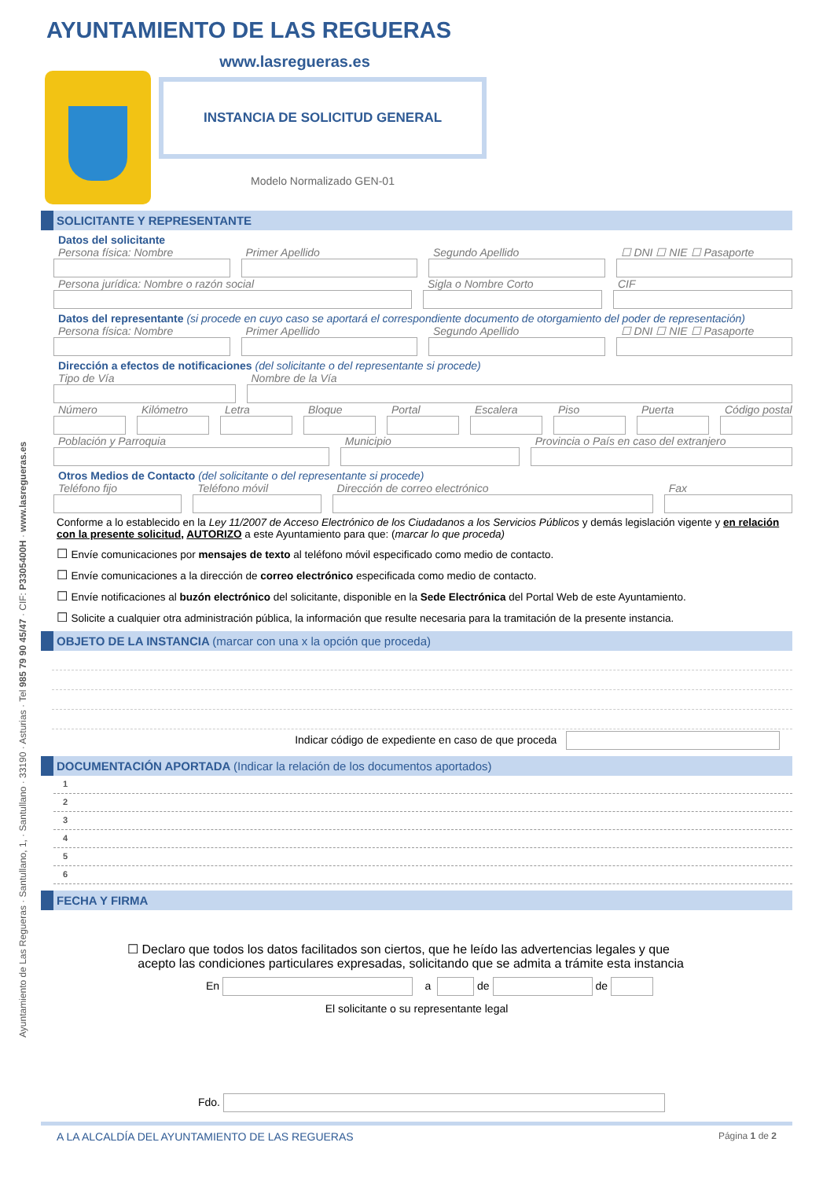Ayuntamiento de Las Regueras · Santullano, 1, · Santullano · 33190 · Asturias · Tel 985 79 90 45/47 · CIF: P3305400H · www.lasregueras.es
AYUNTAMIENTO DE LAS REGUERAS
www.lasregueras.es
INSTANCIA DE SOLICITUD GENERAL
Modelo Normalizado GEN-01
SOLICITANTE Y REPRESENTANTE
Datos del solicitante
Persona física: Nombre Primer Apellido Segundo Apellido ☐ DNI ☐ NIE ☐ Pasaporte
Persona jurídica: Nombre o razón social
Sigla o Nombre Corto CIF
Datos del representante (si procede en cuyo caso se aportará el correspondiente documento de otorgamiento del poder de representación)
Persona física: Nombre Primer Apellido Segundo Apellido ☐ DNI ☐ NIE ☐ Pasaporte
Dirección a efectos de notificaciones (del solicitante o del representante si procede)
Tipo de Vía Nombre de la Vía
Número Kilómetro Letra Bloque Portal Escalera Piso Puerta Código postal
Población y Parroquia Municipio Provincia o País en caso del extranjero
Otros Medios de Contacto (del solicitante o del representante si procede)
Teléfono fijo Teléfono móvil Dirección de correo electrónico
Fax
Conforme a lo establecido en la Ley 11/2007 de Acceso Electrónico de los Ciudadanos a los Servicios Públicos y demás legislación vigente y en relación con la presente solicitud, AUTORIZO a este Ayuntamiento para que: (marcar lo que proceda)
Envíe comunicaciones por mensajes de texto al teléfono móvil especificado como medio de contacto.
Envíe comunicaciones a la dirección de correo electrónico especificada como medio de contacto.
Envíe notificaciones al buzón electrónico del solicitante, disponible en la Sede Electrónica del Portal Web de este Ayuntamiento.
Solicite a cualquier otra administración pública, la información que resulte necesaria para la tramitación de la presente instancia.
OBJETO DE LA INSTANCIA (marcar con una x la opción que proceda)
Indicar código de expediente en caso de que proceda
DOCUMENTACIÓN APORTADA (Indicar la relación de los documentos aportados)
1
2
3
4
5
6
FECHA Y FIRMA
☐ Declaro que todos los datos facilitados son ciertos, que he leído las advertencias legales y que
acepto las condiciones particulares expresadas, solicitando que se admita a trámite esta instancia
En a de de
El solicitante o su representante legal
Fdo.
A LA ALCALDÍA DEL AYUNTAMIENTO DE LAS REGUERAS Página 1 de 2